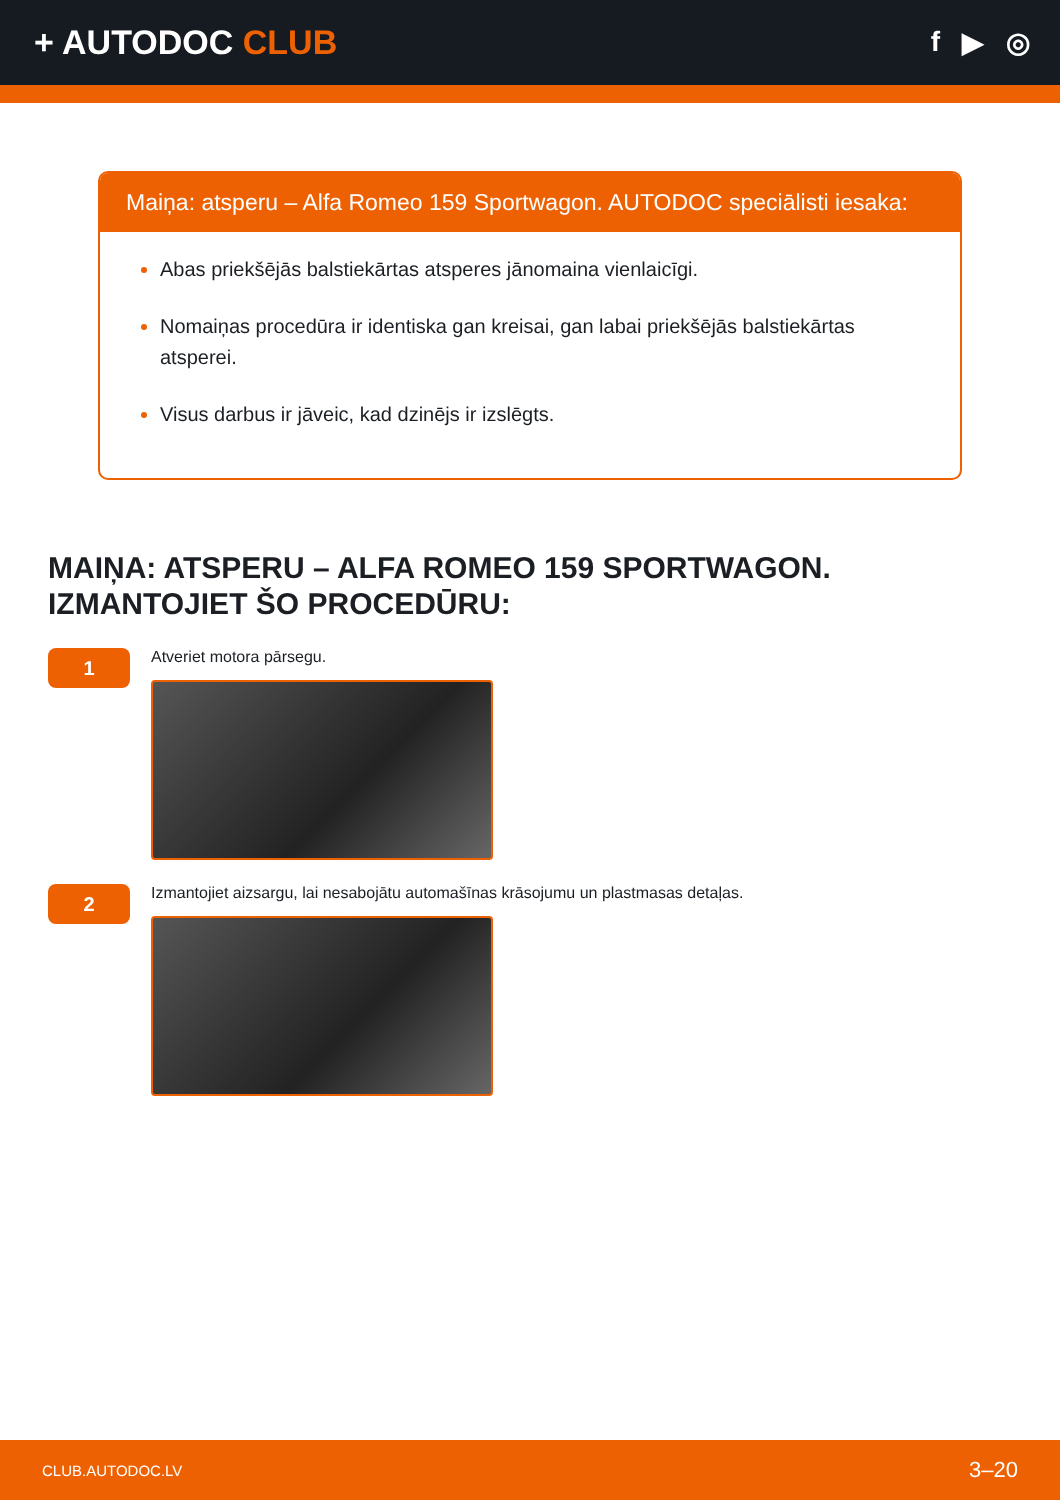+ AUTODOC CLUB
f ▶ ◎
Maiņa: atsperu – Alfa Romeo 159 Sportwagon. AUTODOC speciālisti iesaka:
Abas priekšējās balstiekārtas atsperes jānomaina vienlaicīgi.
Nomaiņas procedūra ir identiska gan kreisai, gan labai priekšējās balstiekārtas atsperei.
Visus darbus ir jāveic, kad dzinējs ir izslēgts.
MAIŅA: ATSPERU – ALFA ROMEO 159 SPORTWAGON.
IZMANTOJIET ŠO PROCEDŪRU:
1
Atveriet motora pārsegu.
2
Izmantojiet aizsargu, lai nesabojātu automašīnas krāsojumu un plastmasas detaļas.
CLUB.AUTODOC.LV 3–20